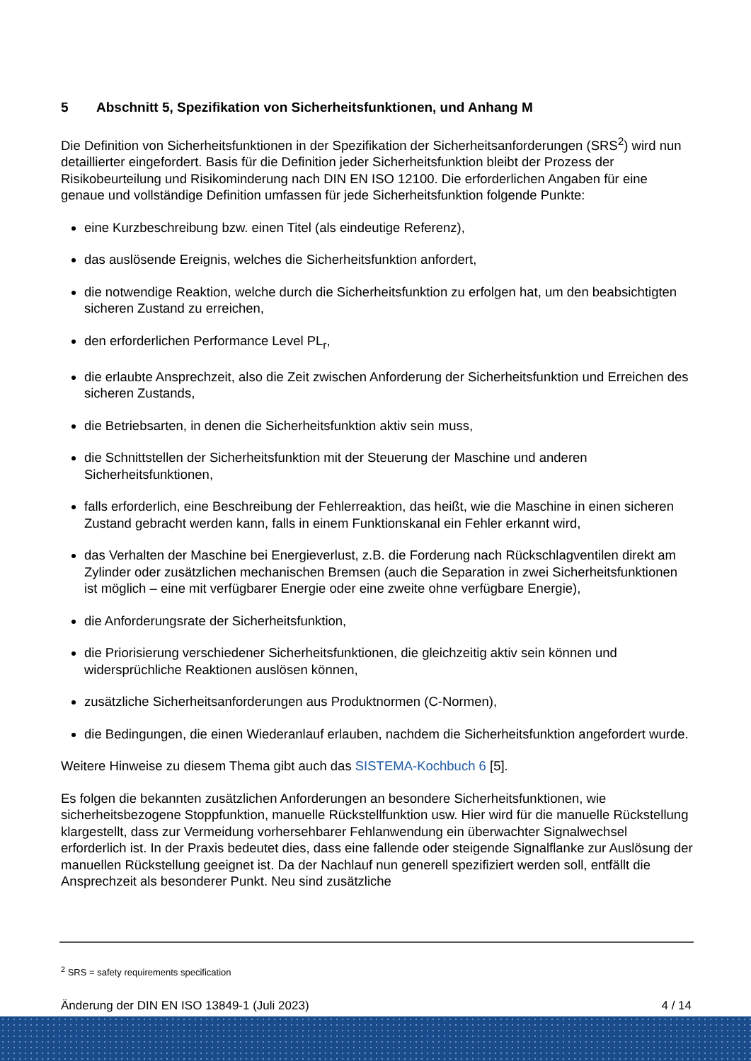5 Abschnitt 5, Spezifikation von Sicherheitsfunktionen, und Anhang M
Die Definition von Sicherheitsfunktionen in der Spezifikation der Sicherheitsanforderungen (SRS<sup>2</sup>) wird nun detaillierter eingefordert. Basis für die Definition jeder Sicherheitsfunktion bleibt der Prozess der Risikobeurteilung und Risikominderung nach DIN EN ISO 12100. Die erforderlichen Angaben für eine genaue und vollständige Definition umfassen für jede Sicherheitsfunktion folgende Punkte:
eine Kurzbeschreibung bzw. einen Titel (als eindeutige Referenz),
das auslösende Ereignis, welches die Sicherheitsfunktion anfordert,
die notwendige Reaktion, welche durch die Sicherheitsfunktion zu erfolgen hat, um den beabsichtigten sicheren Zustand zu erreichen,
den erforderlichen Performance Level PL<sub>r</sub>,
die erlaubte Ansprechzeit, also die Zeit zwischen Anforderung der Sicherheitsfunktion und Erreichen des sicheren Zustands,
die Betriebsarten, in denen die Sicherheitsfunktion aktiv sein muss,
die Schnittstellen der Sicherheitsfunktion mit der Steuerung der Maschine und anderen Sicherheitsfunktionen,
falls erforderlich, eine Beschreibung der Fehlerreaktion, das heißt, wie die Maschine in einen sicheren Zustand gebracht werden kann, falls in einem Funktionskanal ein Fehler erkannt wird,
das Verhalten der Maschine bei Energieverlust, z.B. die Forderung nach Rückschlagventilen direkt am Zylinder oder zusätzlichen mechanischen Bremsen (auch die Separation in zwei Sicherheitsfunktionen ist möglich – eine mit verfügbarer Energie oder eine zweite ohne verfügbare Energie),
die Anforderungsrate der Sicherheitsfunktion,
die Priorisierung verschiedener Sicherheitsfunktionen, die gleichzeitig aktiv sein können und widersprüchliche Reaktionen auslösen können,
zusätzliche Sicherheitsanforderungen aus Produktnormen (C-Normen),
die Bedingungen, die einen Wiederanlauf erlauben, nachdem die Sicherheitsfunktion angefordert wurde.
Weitere Hinweise zu diesem Thema gibt auch das SISTEMA-Kochbuch 6 [5].
Es folgen die bekannten zusätzlichen Anforderungen an besondere Sicherheitsfunktionen, wie sicherheitsbezogene Stoppfunktion, manuelle Rückstellfunktion usw. Hier wird für die manuelle Rückstellung klargestellt, dass zur Vermeidung vorhersehbarer Fehlanwendung ein überwachter Signalwechsel erforderlich ist. In der Praxis bedeutet dies, dass eine fallende oder steigende Signalflanke zur Auslösung der manuellen Rückstellung geeignet ist. Da der Nachlauf nun generell spezifiziert werden soll, entfällt die Ansprechzeit als besonderer Punkt. Neu sind zusätzliche
<sup>2</sup> SRS = safety requirements specification
Änderung der DIN EN ISO 13849-1 (Juli 2023) 4 / 14